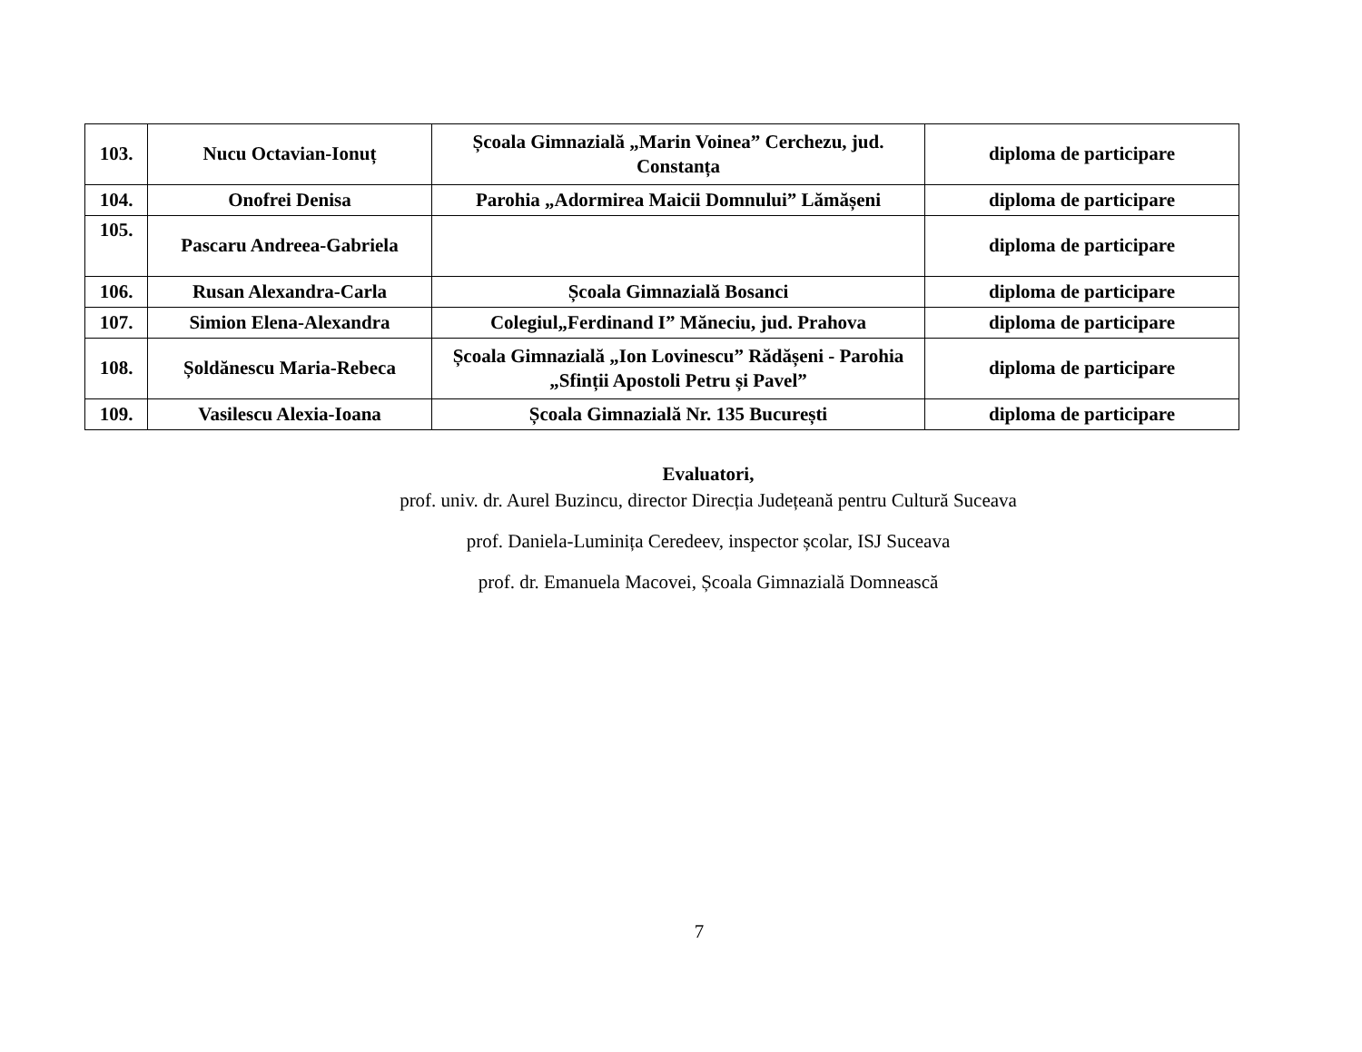| 103. | Nucu Octavian-Ionuț | Școala Gimnazială „Marin Voinea” Cerchezu, jud. Constanța | diploma de participare |
| 104. | Onofrei Denisa | Parohia „Adormirea Maicii Domnului” Lămășeni | diploma de participare |
| 105. | Pascaru Andreea-Gabriela | | diploma de participare |
| 106. | Rusan Alexandra-Carla | Școala Gimnazială Bosanci | diploma de participare |
| 107. | Simion Elena-Alexandra | Colegiul„Ferdinand I” Măneciu, jud. Prahova | diploma de participare |
| 108. | Șoldănescu Maria-Rebeca | Școala Gimnazială „Ion Lovinescu” Rădășeni - Parohia „Sfinții Apostoli Petru și Pavel” | diploma de participare |
| 109. | Vasilescu Alexia-Ioana | Școala Gimnazială Nr. 135 București | diploma de participare |
Evaluatori,
prof. univ. dr. Aurel Buzincu, director Direcția Județeană pentru Cultură Suceava
prof. Daniela-Luminița Ceredeev, inspector școlar, ISJ Suceava
prof. dr. Emanuela Macovei, Școala Gimnazială Domnească
7